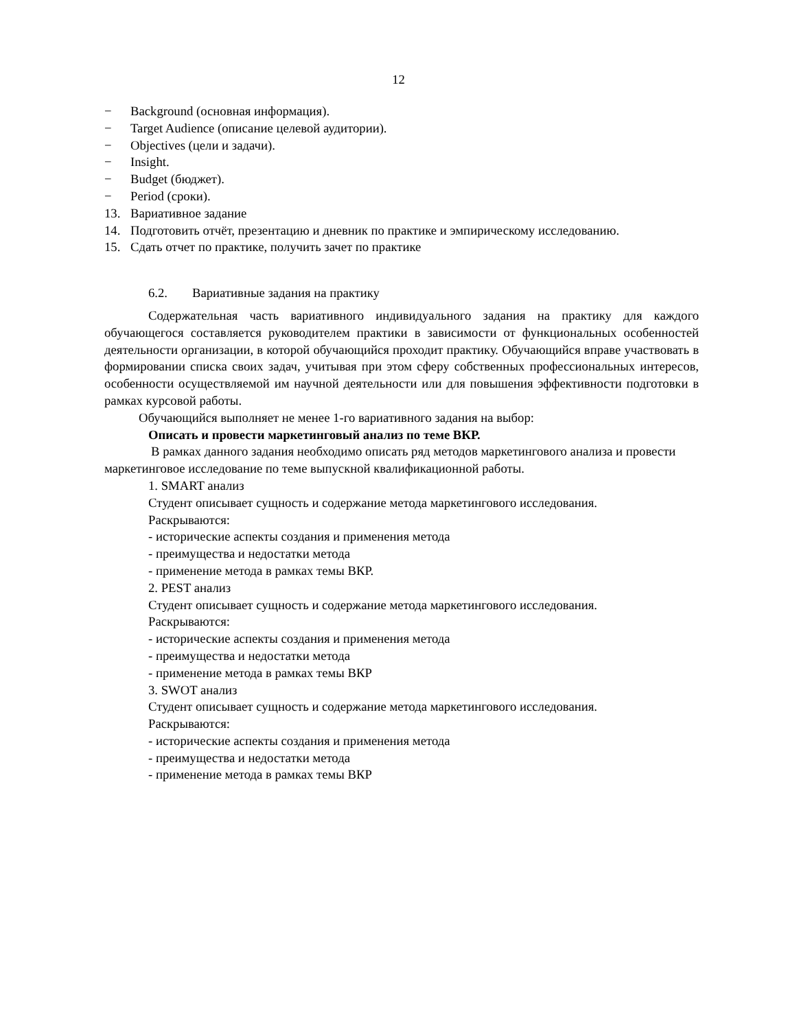12
− Background (основная информация).
− Target Audience (описание целевой аудитории).
− Objectives (цели и задачи).
− Insight.
− Budget (бюджет).
− Period (сроки).
13. Вариативное задание
14. Подготовить отчёт, презентацию и дневник по практике и эмпирическому исследованию.
15. Сдать отчет по практике, получить зачет по практике
6.2. Вариативные задания на практику
Содержательная часть вариативного индивидуального задания на практику для каждого обучающегося составляется руководителем практики в зависимости от функциональных особенностей деятельности организации, в которой обучающийся проходит практику. Обучающийся вправе участвовать в формировании списка своих задач, учитывая при этом сферу собственных профессиональных интересов, особенности осуществляемой им научной деятельности или для повышения эффективности подготовки в рамках курсовой работы.
Обучающийся выполняет не менее 1-го вариативного задания на выбор:
Описать и провести маркетинговый анализ по теме ВКР.
В рамках данного задания необходимо описать ряд методов маркетингового анализа и провести маркетинговое исследование по теме выпускной квалификационной работы.
1. SMART анализ
Студент описывает сущность и содержание метода маркетингового исследования.
Раскрываются:
- исторические аспекты создания и применения метода
- преимущества и недостатки метода
- применение метода в рамках темы ВКР.
2. PEST анализ
Студент описывает сущность и содержание метода маркетингового исследования.
Раскрываются:
- исторические аспекты создания и применения метода
- преимущества и недостатки метода
- применение метода в рамках темы ВКР
3. SWOT анализ
Студент описывает сущность и содержание метода маркетингового исследования.
Раскрываются:
- исторические аспекты создания и применения метода
- преимущества и недостатки метода
- применение метода в рамках темы ВКР